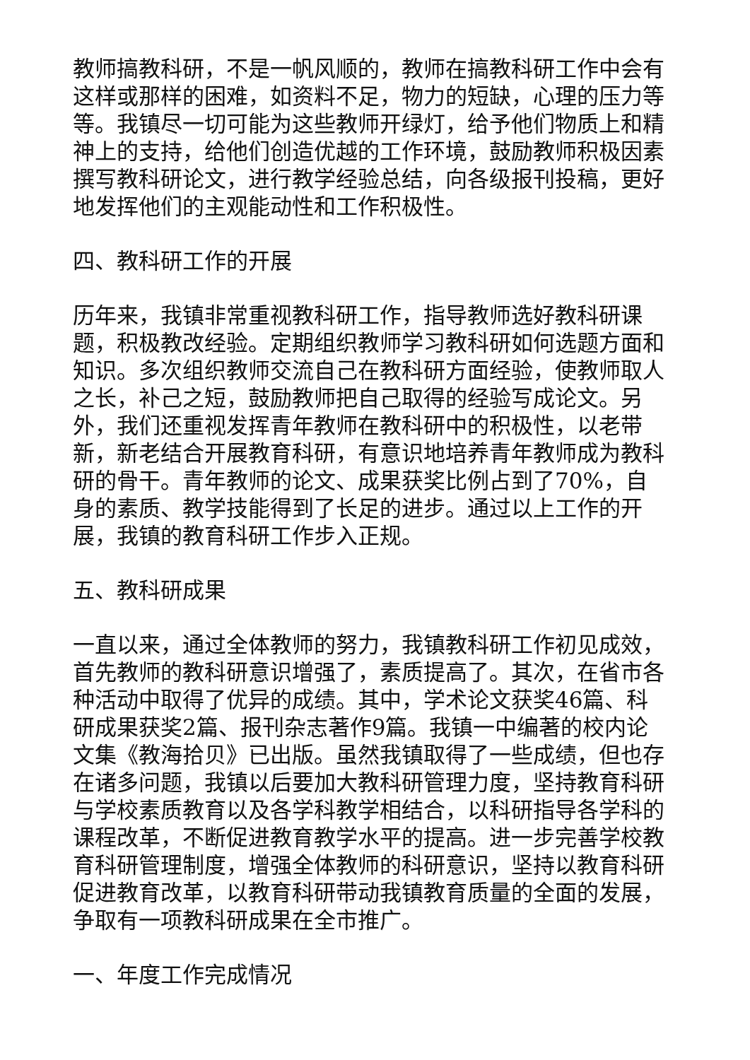教师搞教科研，不是一帆风顺的，教师在搞教科研工作中会有这样或那样的困难，如资料不足，物力的短缺，心理的压力等等。我镇尽一切可能为这些教师开绿灯，给予他们物质上和精神上的支持，给他们创造优越的工作环境，鼓励教师积极因素撰写教科研论文，进行教学经验总结，向各级报刊投稿，更好地发挥他们的主观能动性和工作积极性。
四、教科研工作的开展
历年来，我镇非常重视教科研工作，指导教师选好教科研课题，积极教改经验。定期组织教师学习教科研如何选题方面和知识。多次组织教师交流自己在教科研方面经验，使教师取人之长，补己之短，鼓励教师把自己取得的经验写成论文。另外，我们还重视发挥青年教师在教科研中的积极性，以老带新，新老结合开展教育科研，有意识地培养青年教师成为教科研的骨干。青年教师的论文、成果获奖比例占到了70%，自身的素质、教学技能得到了长足的进步。通过以上工作的开展，我镇的教育科研工作步入正规。
五、教科研成果
一直以来，通过全体教师的努力，我镇教科研工作初见成效，首先教师的教科研意识增强了，素质提高了。其次，在省市各种活动中取得了优异的成绩。其中，学术论文获奖46篇、科研成果获奖2篇、报刊杂志著作9篇。我镇一中编著的校内论文集《教海拾贝》已出版。虽然我镇取得了一些成绩，但也存在诸多问题，我镇以后要加大教科研管理力度，坚持教育科研与学校素质教育以及各学科教学相结合，以科研指导各学科的课程改革，不断促进教育教学水平的提高。进一步完善学校教育科研管理制度，增强全体教师的科研意识，坚持以教育科研促进教育改革，以教育科研带动我镇教育质量的全面的发展，争取有一项教科研成果在全市推广。
一、年度工作完成情况